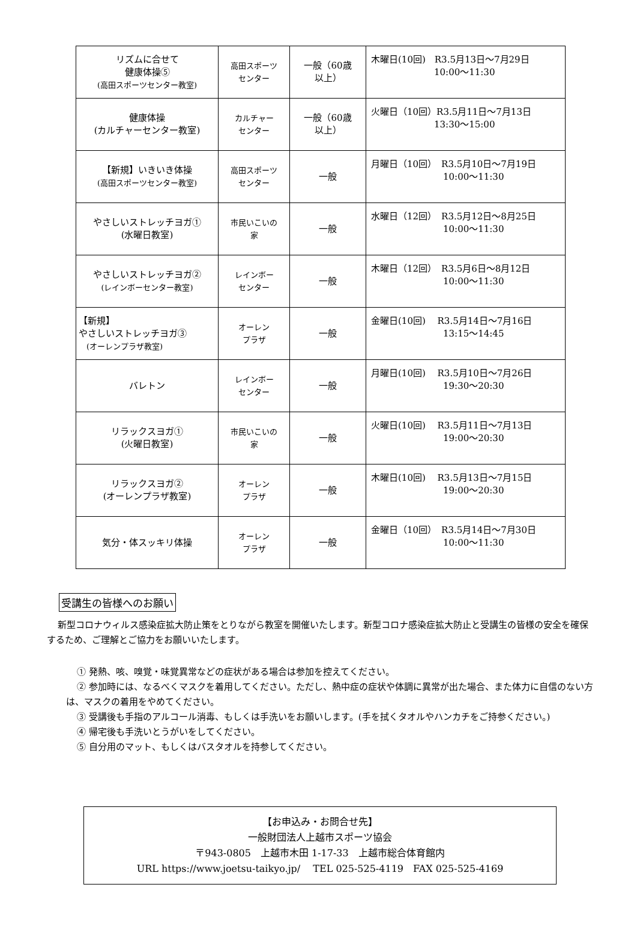| リズムに合せて 健康体操⑤ (高田スポーツセンター教室) | 高田スポーツ センター | 一般（60歳 以上） | 木曜日(10回) R3.5月13日～7月29日 10:00～11:30 |
| 健康体操 (カルチャーセンター教室) | カルチャー センター | 一般（60歳 以上） | 火曜日（10回）R3.5月11日～7月13日 13:30～15:00 |
| 【新規】いきいき体操 (高田スポーツセンター教室) | 高田スポーツ センター | 一般 | 月曜日（10回） R3.5月10日～7月19日 10:00～11:30 |
| やさしいストレッチヨガ① (水曜日教室) | 市民いこいの 家 | 一般 | 水曜日（12回） R3.5月12日～8月25日 10:00～11:30 |
| やさしいストレッチヨガ② (レインボーセンター教室) | レインボー センター | 一般 | 木曜日（12回） R3.5月6日～8月12日 10:00～11:30 |
| 【新規】 やさしいストレッチヨガ③ (オーレンプラザ教室) | オーレン プラザ | 一般 | 金曜日(10回) R3.5月14日～7月16日 13:15～14:45 |
| バレトン | レインボー センター | 一般 | 月曜日(10回) R3.5月10日～7月26日 19:30～20:30 |
| リラックスヨガ① (火曜日教室) | 市民いこいの 家 | 一般 | 火曜日(10回) R3.5月11日～7月13日 19:00～20:30 |
| リラックスヨガ② (オーレンプラザ教室) | オーレン プラザ | 一般 | 木曜日(10回) R3.5月13日～7月15日 19:00～20:30 |
| 気分・体スッキリ体操 | オーレン プラザ | 一般 | 金曜日（10回） R3.5月14日～7月30日 10:00～11:30 |
受講生の皆様へのお願い
新型コロナウィルス感染症拡大防止策をとりながら教室を開催いたします。新型コロナ感染症拡大防止と受講生の皆様の安全を確保するため、ご理解とご協力をお願いいたします。
① 発熱、咳、嗅覚・味覚異常などの症状がある場合は参加を控えてください。
② 参加時には、なるべくマスクを着用してください。ただし、熱中症の症状や体調に異常が出た場合、また体力に自信のない方は、マスクの着用をやめてください。
③ 受講後も手指のアルコール消毒、もしくは手洗いをお願いします。(手を拭くタオルやハンカチをご持参ください。)
④ 帰宅後も手洗いとうがいをしてください。
⑤ 自分用のマット、もしくはバスタオルを持参してください。
【お申込み・お問合せ先】
一般財団法人上越市スポーツ協会
〒943-0805　上越市木田 1-17-33　上越市総合体育館内
URL https://www.joetsu-taikyo.jp/　 TEL 025-525-4119　FAX 025-525-4169